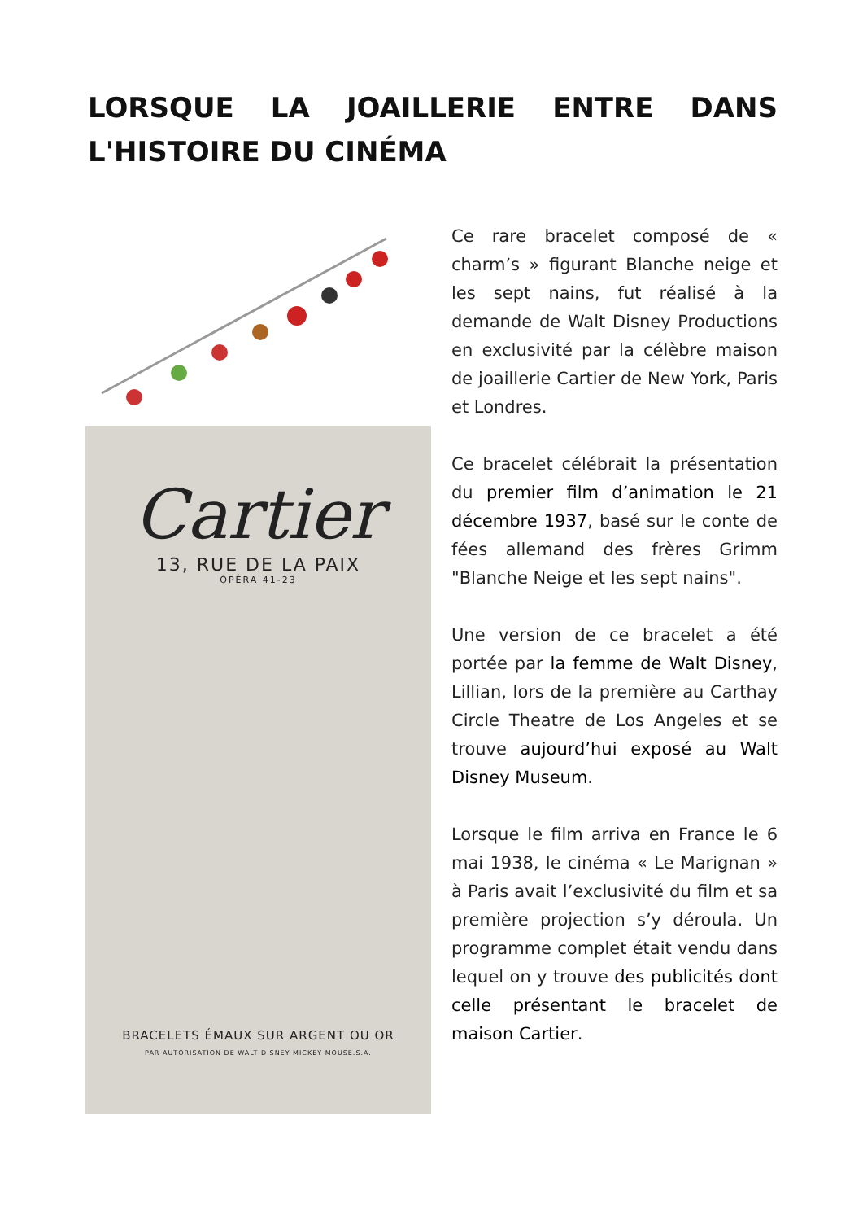LORSQUE LA JOAILLERIE ENTRE DANS L'HISTOIRE DU CINÉMA
Cartier
13, RUE DE LA PAIX
OPÉRA 41-23
BRACELETS ÉMAUX SUR ARGENT OU OR
PAR AUTORISATION DE WALT DISNEY MICKEY MOUSE.S.A.
Ce rare bracelet composé de « charm’s » figurant Blanche neige et les sept nains, fut réalisé à la demande de Walt Disney Productions en exclusivité par la célèbre maison de joaillerie Cartier de New York, Paris et Londres.
Ce bracelet célébrait la présentation du premier film d’animation le 21 décembre 1937, basé sur le conte de fées allemand des frères Grimm "Blanche Neige et les sept nains".
Une version de ce bracelet a été portée par la femme de Walt Disney, Lillian, lors de la première au Carthay Circle Theatre de Los Angeles et se trouve aujourd’hui exposé au Walt Disney Museum.
Lorsque le film arriva en France le 6 mai 1938, le cinéma « Le Marignan » à Paris avait l’exclusivité du film et sa première projection s’y déroula. Un programme complet était vendu dans lequel on y trouve des publicités dont celle présentant le bracelet de maison Cartier.